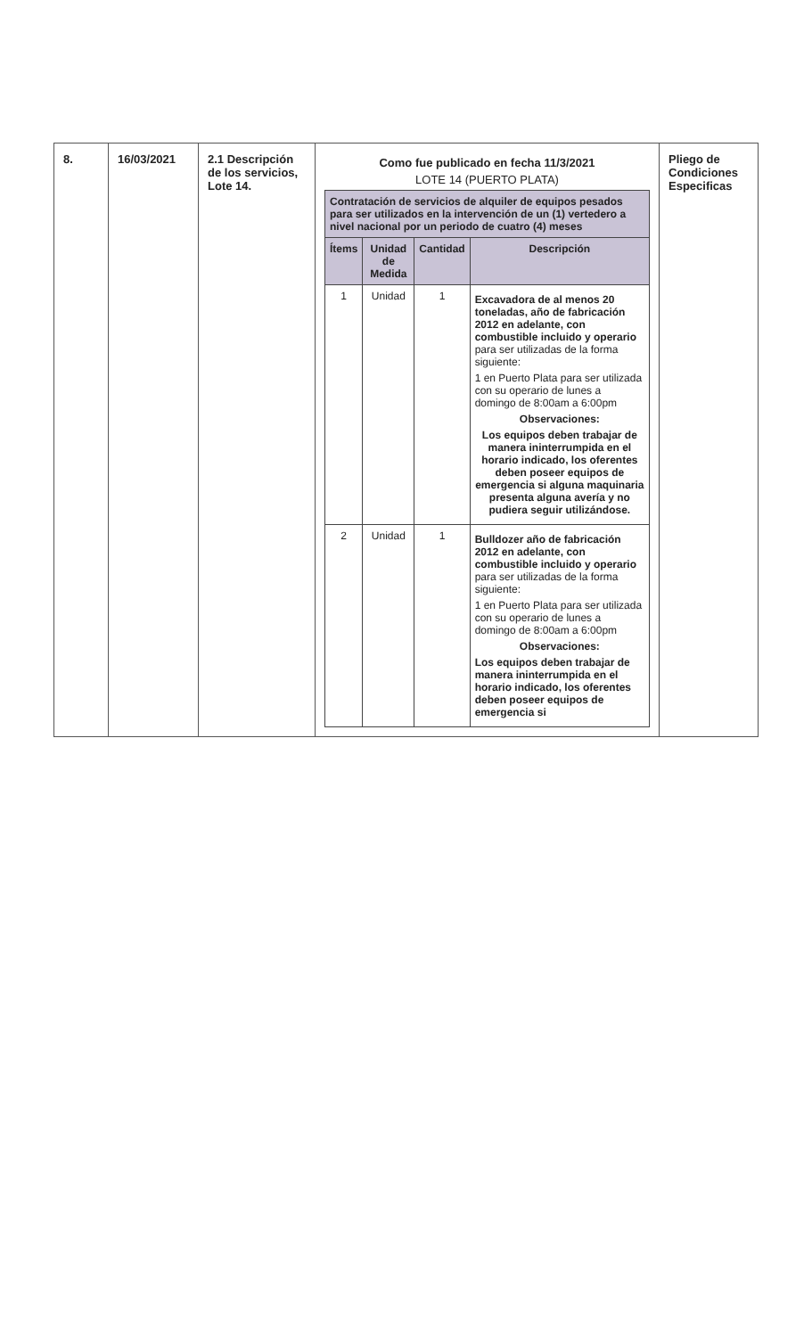| 8. | 16/03/2021 | 2.1 Descripción de los servicios, Lote 14. | Como fue publicado en fecha 11/3/2021 LOTE 14 (PUERTO PLATA) / Contratación de servicios de alquiler de equipos pesados para ser utilizados en la intervención de un (1) vertedero a nivel nacional por un periodo de cuatro (4) meses / / / / / --- / --- / --- / --- / / Ítems / Unidad de Medida / Cantidad / Descripción / / 1 / Unidad / 1 / Excavadora de al menos 20 toneladas, año de fabricación 2012 en adelante, con combustible incluido y operario para ser utilizadas de la forma siguiente: 1 en Puerto Plata para ser utilizada con su operario de lunes a domingo de 8:00am a 6:00pm Observaciones: Los equipos deben trabajar de manera ininterrumpida en el horario indicado, los oferentes deben poseer equipos de emergencia si alguna maquinaria presenta alguna avería y no pudiera seguir utilizándose. / / 2 / Unidad / 1 / Bulldozer año de fabricación 2012 en adelante, con combustible incluido y operario para ser utilizadas de la forma siguiente: 1 en Puerto Plata para ser utilizada con su operario de lunes a domingo de 8:00am a 6:00pm Observaciones: Los equipos deben trabajar de manera ininterrumpida en el horario indicado, los oferentes deben poseer equipos de emergencia si / | Pliego de Condiciones Especificas |